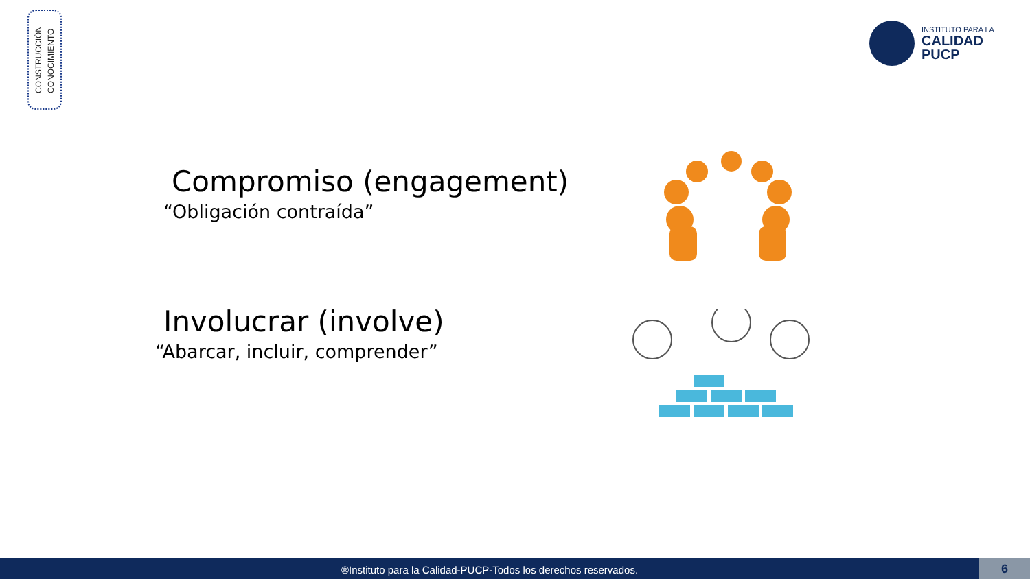CONSTRUCCIÓN
CONOCIMIENTO
INSTITUTO PARA LA
CALIDAD
PUCP
Compromiso (engagement)
“Obligación contraída”
Involucrar (involve)
“Abarcar, incluir, comprender”
®Instituto para la Calidad-PUCP-Todos los derechos reservados. 6